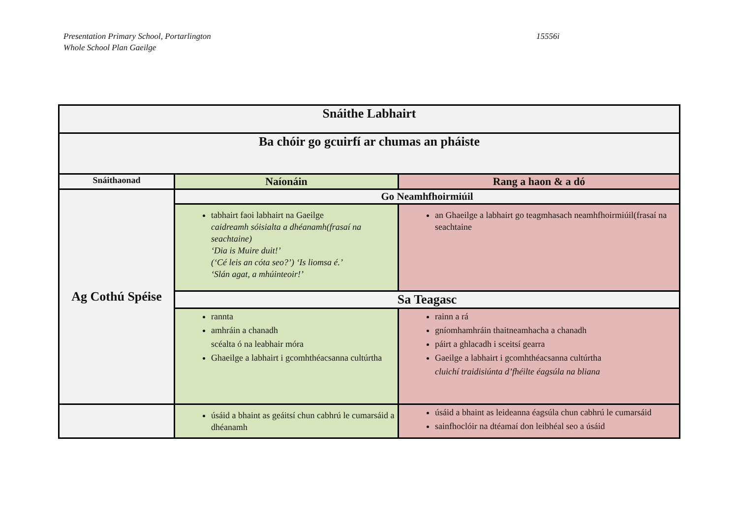Presentation Primary School, Portarlington
Whole School Plan Gaeilge
15556i
| Snáithe Labhairt | | |
| --- | --- | --- |
| Ba chóir go gcuirfí ar chumas an pháiste | | |
| Snáithaonad | Naíonáin | Rang a haon & a dó |
| Ag Cothú Spéise | Go Neamhfhoirmiúil | |
| | tabhairt faoi labhairt na Gaeilge caidreamh sóisialta a dhéanamh(frasaí na seachtaine) ‘Dia is Muire duit!’ (‘Cé leis an cóta seo?’) ‘Is liomsa é.’ ‘Slán agat, a mhúinteoir!’ | an Ghaeilge a labhairt go teagmhasach neamhfhoirmiúil(frasaí na seachtaine |
| | Sa Teagasc | |
| | rannta amhráin a chanadh scéalta ó na leabhair móra Ghaeilge a labhairt i gcomhthéacsanna cultúrtha | rainn a rá gníomhamhráin thaitneamhacha a chanadh páirt a ghlacadh i sceitsí gearra Gaeilge a labhairt i gcomhthéacsanna cultúrtha cluichí traidisiúnta d’fhéilte éagsúla na bliana |
| | úsáid a bhaint as geáitsí chun cabhrú le cumarsáid a dhéanamh | úsáid a bhaint as leideanna éagsúla chun cabhrú le cumarsáid sainfhoclóir na dtéamaí don leibhéal seo a úsáid |